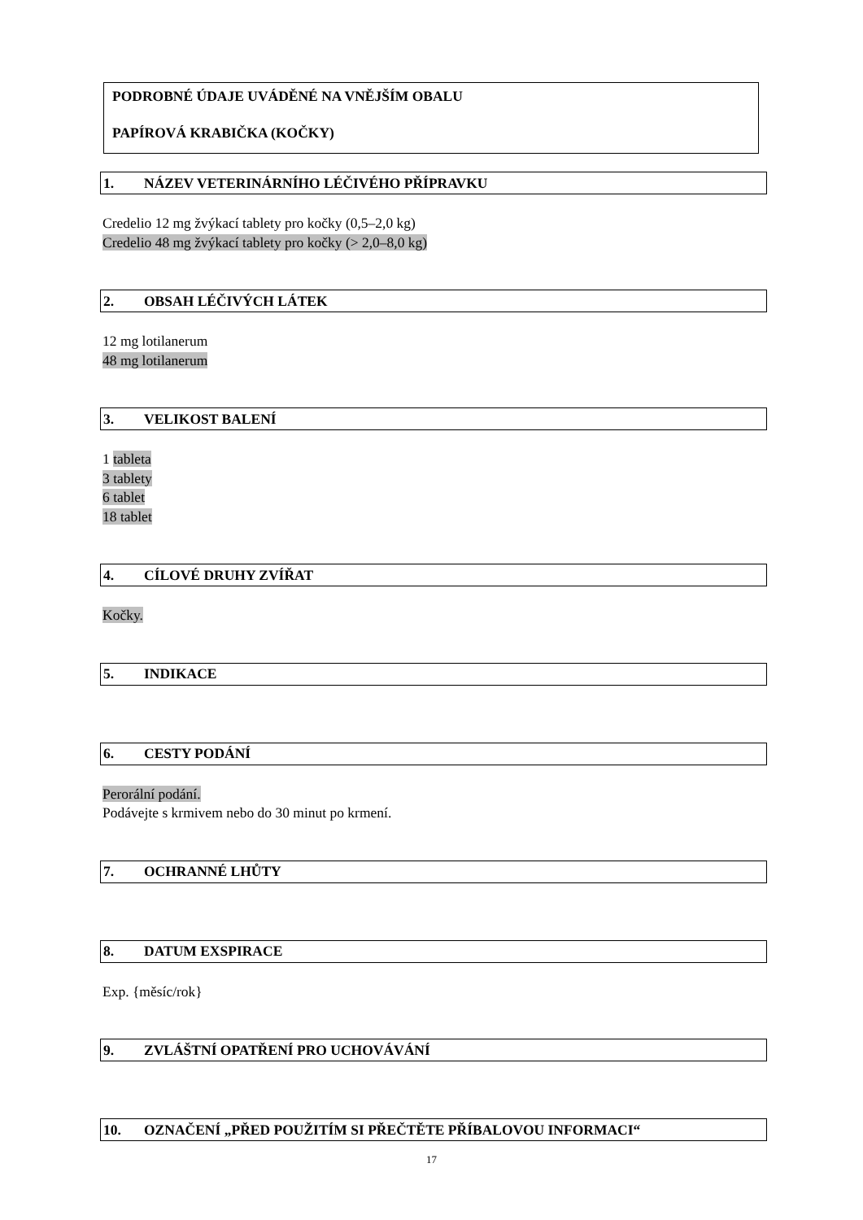PODROBNÉ ÚDAJE UVÁDĚNÉ NA VNĚJŠÍM OBALU
PAPÍROVÁ KRABIČKA (KOČKY)
1. NÁZEV VETERINÁRNÍHO LÉČIVÉHO PŘÍPRAVKU
Credelio 12 mg žvýkací tablety pro kočky (0,5–2,0 kg)
Credelio 48 mg žvýkací tablety pro kočky (> 2,0–8,0 kg)
2. OBSAH LÉČIVÝCH LÁTEK
12 mg lotilanerum
48 mg lotilanerum
3. VELIKOST BALENÍ
1 tableta
3 tablety
6 tablet
18 tablet
4. CÍLOVÉ DRUHY ZVÍŘAT
Kočky.
5. INDIKACE
6. CESTY PODÁNÍ
Perorální podání.
Podávejte s krmivem nebo do 30 minut po krmení.
7. OCHRANNÉ LHŮTY
8. DATUM EXSPIRACE
Exp. {měsíc/rok}
9. ZVLÁŠTNÍ OPATŘENÍ PRO UCHOVÁVÁNÍ
10. OZNAČENÍ „PŘED POUŽITÍM SI PŘEČTĚTE PŘÍBALOVOU INFORMACI“
17